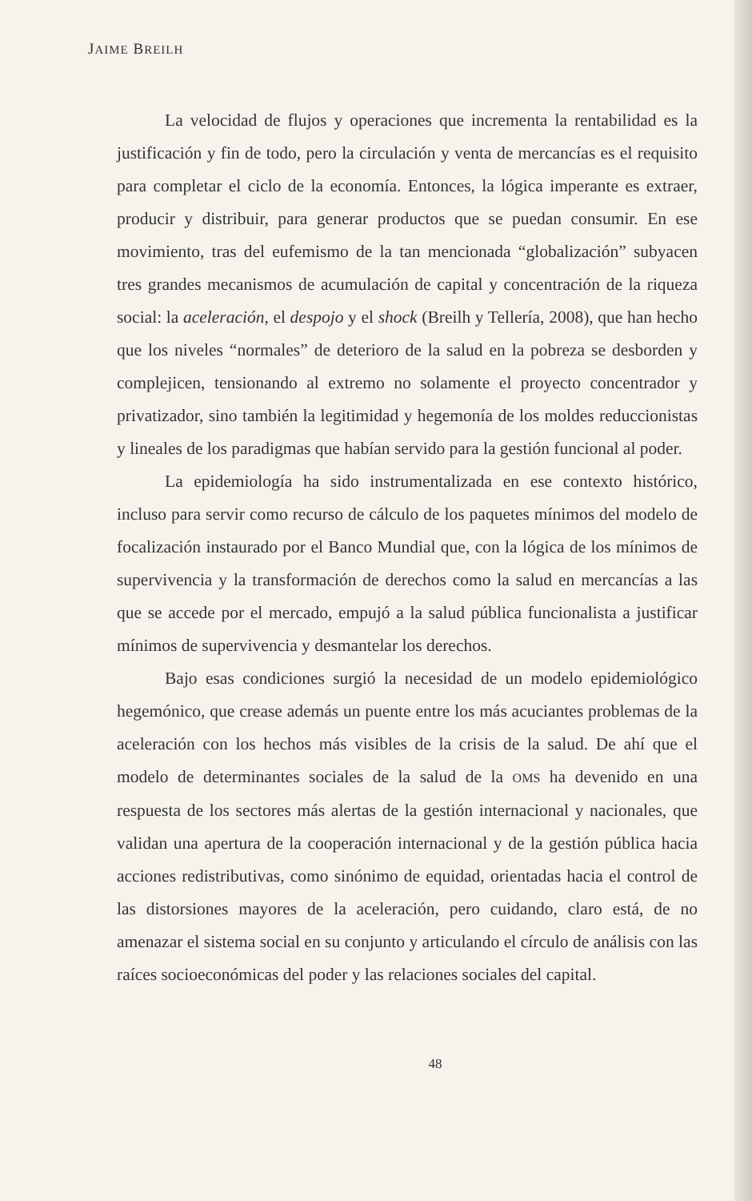JAIME BREILH
La velocidad de flujos y operaciones que incrementa la rentabilidad es la justificación y fin de todo, pero la circulación y venta de mercancías es el requisito para completar el ciclo de la economía. Entonces, la lógica imperante es extraer, producir y distribuir, para generar productos que se puedan consumir. En ese movimiento, tras del eufemismo de la tan mencionada “globalización” subyacen tres grandes mecanismos de acumulación de capital y concentración de la riqueza social: la aceleración, el despojo y el shock (Breilh y Tellería, 2008), que han hecho que los niveles “normales” de deterioro de la salud en la pobreza se desborden y complejicen, tensionando al extremo no solamente el proyecto concentrador y privatizador, sino también la legitimidad y hegemonía de los moldes reduccionistas y lineales de los paradigmas que habían servido para la gestión funcional al poder.
La epidemiología ha sido instrumentalizada en ese contexto histórico, incluso para servir como recurso de cálculo de los paquetes mínimos del modelo de focalización instaurado por el Banco Mundial que, con la lógica de los mínimos de supervivencia y la transformación de derechos como la salud en mercancías a las que se accede por el mercado, empujó a la salud pública funcionalista a justificar mínimos de supervivencia y desmantelar los derechos.
Bajo esas condiciones surgió la necesidad de un modelo epidemiológico hegemónico, que crease además un puente entre los más acuciantes problemas de la aceleración con los hechos más visibles de la crisis de la salud. De ahí que el modelo de determinantes sociales de la salud de la OMS ha devenido en una respuesta de los sectores más alertas de la gestión internacional y nacionales, que validan una apertura de la cooperación internacional y de la gestión pública hacia acciones redistributivas, como sinónimo de equidad, orientadas hacia el control de las distorsiones mayores de la aceleración, pero cuidando, claro está, de no amenazar el sistema social en su conjunto y articulando el círculo de análisis con las raíces socioeconómicas del poder y las relaciones sociales del capital.
48